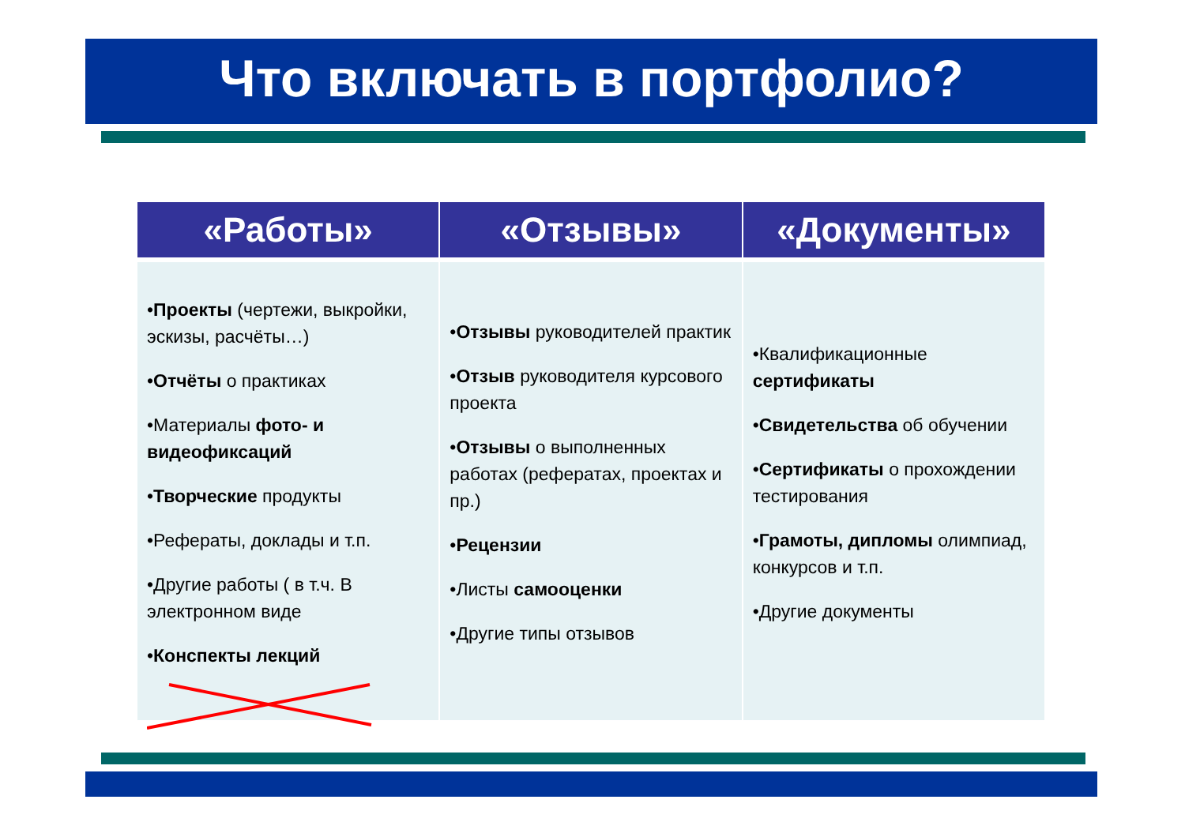Что включать в портфолио?
| «Работы» | «Отзывы» | «Документы» |
| --- | --- | --- |
| • Проекты (чертежи, выкройки, эскизы, расчёты…) • Отчёты о практиках •Материалы фото- и видеофиксаций • Творческие продукты •Рефераты, доклады и т.п. •Другие работы ( в т.ч. В электронном виде • Конспекты лекций | • Отзывы руководителей практик • Отзыв руководителя курсового проекта • Отзывы о выполненных работах (рефератах, проектах и пр.) • Рецензии •Листы самооценки •Другие типы отзывов | •Квалификационные сертификаты • Свидетельства об обучении • Сертификаты о прохождении тестирования • Грамоты, дипломы олимпиад, конкурсов и т.п. •Другие документы |